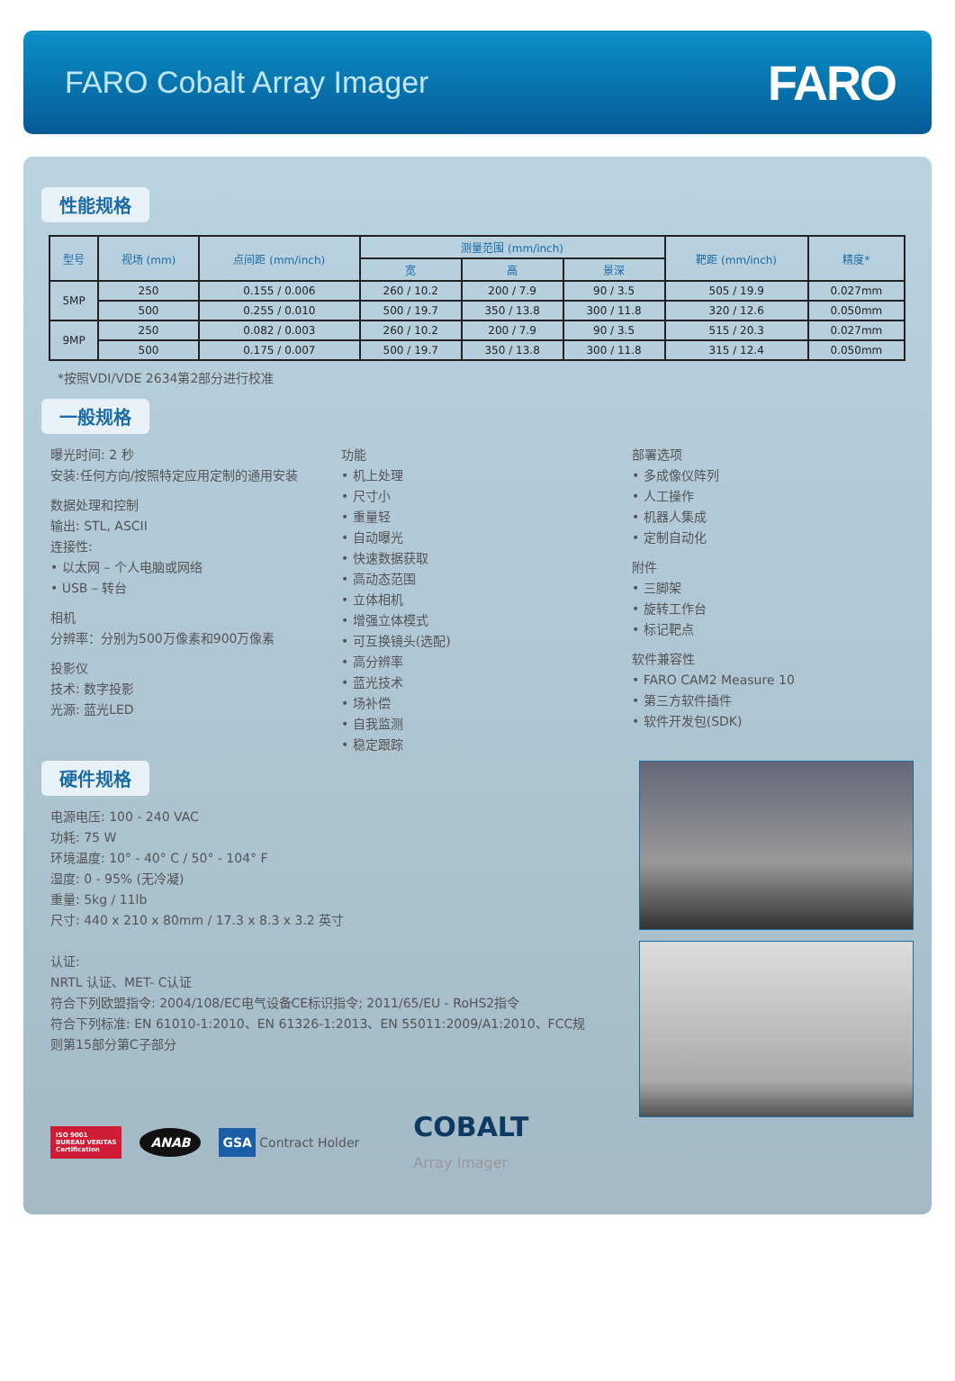FARO Cobalt Array Imager
FARO
性能规格
| 型号 | 视场 (mm) | 点间距 (mm/inch) | 测量范围 (mm/inch) | | | 靶距 (mm/inch) | 精度* |
| --- | --- | --- | --- | --- | --- | --- | --- |
| | | | 宽 | 高 | 景深 | | |
| 5MP | 250 | 0.155 / 0.006 | 260 / 10.2 | 200 / 7.9 | 90 / 3.5 | 505 / 19.9 | 0.027mm |
| | 500 | 0.255 / 0.010 | 500 / 19.7 | 350 / 13.8 | 300 / 11.8 | 320 / 12.6 | 0.050mm |
| 9MP | 250 | 0.082 / 0.003 | 260 / 10.2 | 200 / 7.9 | 90 / 3.5 | 515 / 20.3 | 0.027mm |
| | 500 | 0.175 / 0.007 | 500 / 19.7 | 350 / 13.8 | 300 / 11.8 | 315 / 12.4 | 0.050mm |
*按照VDI/VDE 2634第2部分进行校准
一般规格
曝光时间: 2 秒
安装:任何方向/按照特定应用定制的通用安装
数据处理和控制
输出: STL, ASCII
连接性:
• 以太网 – 个人电脑或网络
• USB – 转台
相机
分辨率：分别为500万像素和900万像素
投影仪
技术: 数字投影
光源: 蓝光LED
功能
• 机上处理
• 尺寸小
• 重量轻
• 自动曝光
• 快速数据获取
• 高动态范围
• 立体相机
• 增强立体模式
• 可互换镜头(选配)
• 高分辨率
• 蓝光技术
• 场补偿
• 自我监测
• 稳定跟踪
部署选项
• 多成像仪阵列
• 人工操作
• 机器人集成
• 定制自动化
附件
• 三脚架
• 旋转工作台
• 标记靶点
软件兼容性
• FARO CAM2 Measure 10
• 第三方软件插件
• 软件开发包(SDK)
硬件规格
电源电压: 100 - 240 VAC
功耗: 75 W
环境温度: 10° - 40° C / 50° - 104° F
湿度: 0 - 95% (无冷凝)
重量: 5kg / 11lb
尺寸: 440 x 210 x 80mm / 17.3 x 8.3 x 3.2 英寸
认证:
NRTL 认证、MET- C认证
符合下列欧盟指令: 2004/108/EC电气设备CE标识指令; 2011/65/EU - RoHS2指令
符合下列标准: EN 61010-1:2010、EN 61326-1:2013、EN 55011:2009/A1:2010、FCC规则第15部分第C子部分
ISO 9001
BUREAU VERITAS
Certification ANAB GSA Contract Holder COBALT
Array Imager